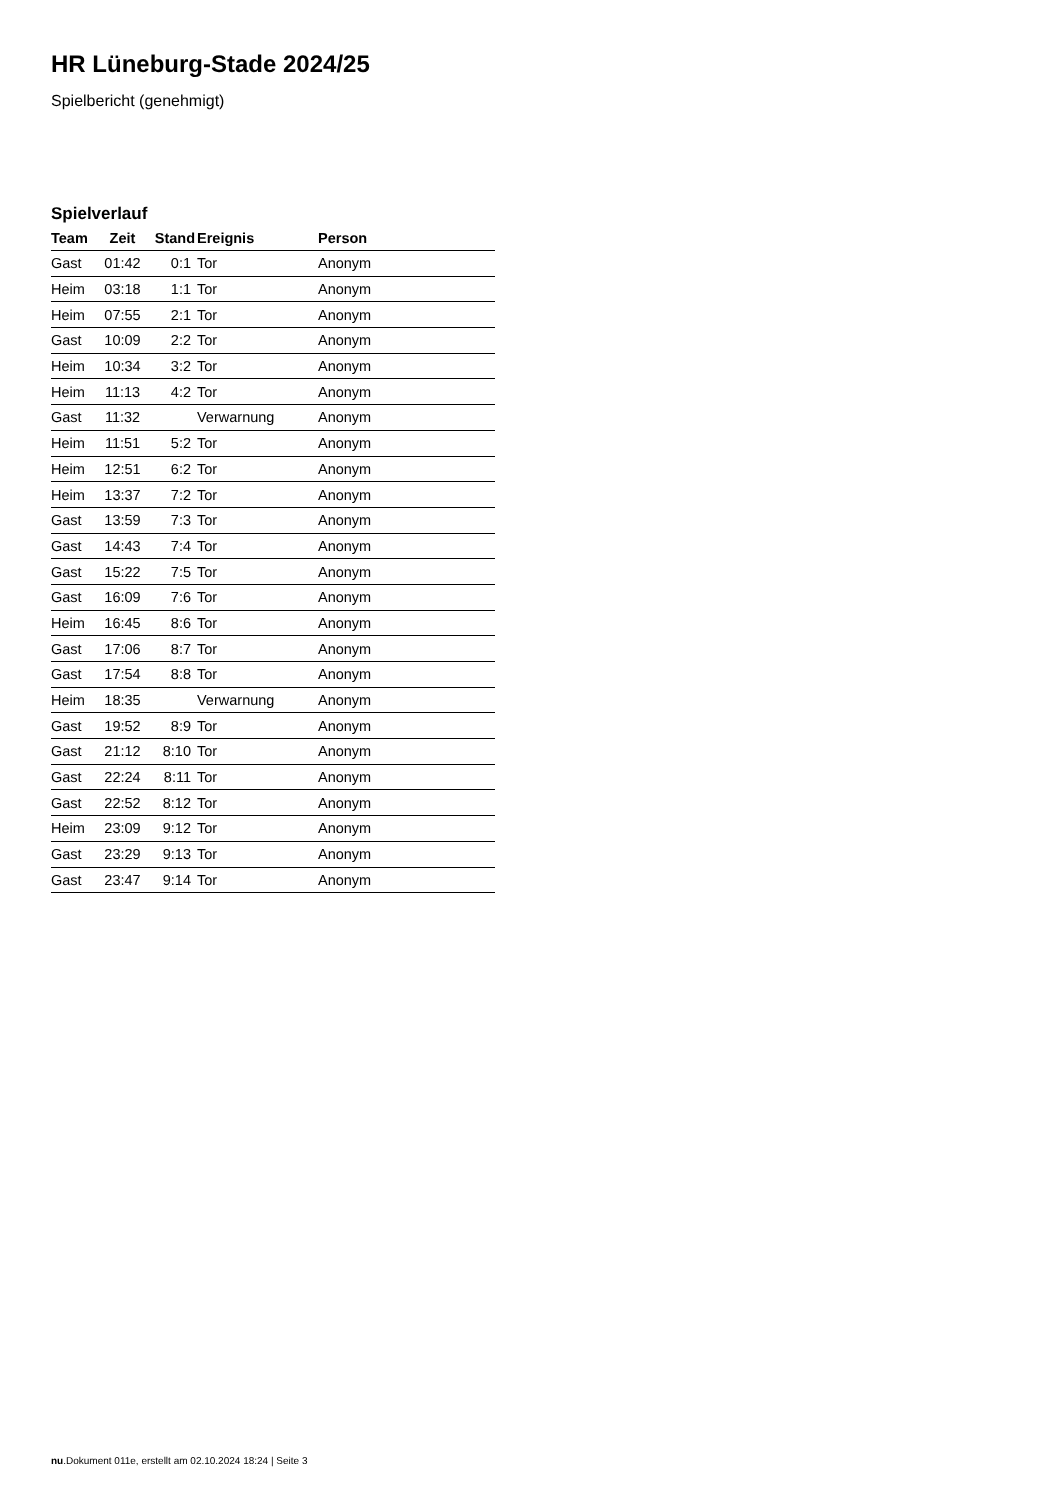HR Lüneburg-Stade 2024/25
Spielbericht (genehmigt)
Spielverlauf
| Team | Zeit | Stand | Ereignis | Person |
| --- | --- | --- | --- | --- |
| Gast | 01:42 | 0:1 | Tor | Anonym |
| Heim | 03:18 | 1:1 | Tor | Anonym |
| Heim | 07:55 | 2:1 | Tor | Anonym |
| Gast | 10:09 | 2:2 | Tor | Anonym |
| Heim | 10:34 | 3:2 | Tor | Anonym |
| Heim | 11:13 | 4:2 | Tor | Anonym |
| Gast | 11:32 | | Verwarnung | Anonym |
| Heim | 11:51 | 5:2 | Tor | Anonym |
| Heim | 12:51 | 6:2 | Tor | Anonym |
| Heim | 13:37 | 7:2 | Tor | Anonym |
| Gast | 13:59 | 7:3 | Tor | Anonym |
| Gast | 14:43 | 7:4 | Tor | Anonym |
| Gast | 15:22 | 7:5 | Tor | Anonym |
| Gast | 16:09 | 7:6 | Tor | Anonym |
| Heim | 16:45 | 8:6 | Tor | Anonym |
| Gast | 17:06 | 8:7 | Tor | Anonym |
| Gast | 17:54 | 8:8 | Tor | Anonym |
| Heim | 18:35 | | Verwarnung | Anonym |
| Gast | 19:52 | 8:9 | Tor | Anonym |
| Gast | 21:12 | 8:10 | Tor | Anonym |
| Gast | 22:24 | 8:11 | Tor | Anonym |
| Gast | 22:52 | 8:12 | Tor | Anonym |
| Heim | 23:09 | 9:12 | Tor | Anonym |
| Gast | 23:29 | 9:13 | Tor | Anonym |
| Gast | 23:47 | 9:14 | Tor | Anonym |
nu.Dokument 011e, erstellt am 02.10.2024 18:24 | Seite 3